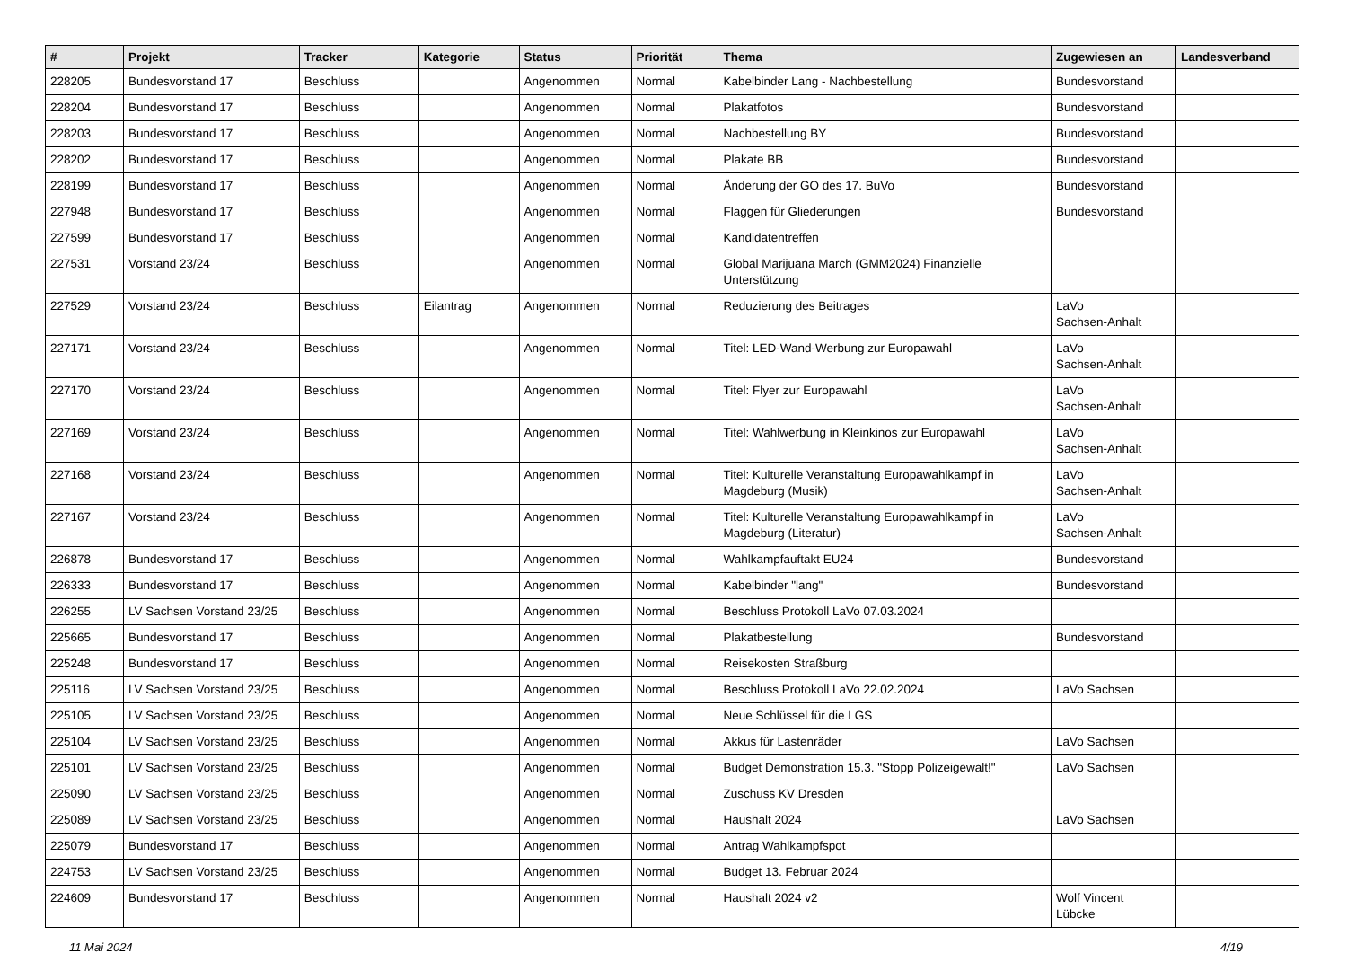| # | Projekt | Tracker | Kategorie | Status | Priorität | Thema | Zugewiesen an | Landesverband |
| --- | --- | --- | --- | --- | --- | --- | --- | --- |
| 228205 | Bundesvorstand 17 | Beschluss | | Angenommen | Normal | Kabelbinder Lang - Nachbestellung | Bundesvorstand | |
| 228204 | Bundesvorstand 17 | Beschluss | | Angenommen | Normal | Plakatfotos | Bundesvorstand | |
| 228203 | Bundesvorstand 17 | Beschluss | | Angenommen | Normal | Nachbestellung BY | Bundesvorstand | |
| 228202 | Bundesvorstand 17 | Beschluss | | Angenommen | Normal | Plakate BB | Bundesvorstand | |
| 228199 | Bundesvorstand 17 | Beschluss | | Angenommen | Normal | Änderung der GO des 17. BuVo | Bundesvorstand | |
| 227948 | Bundesvorstand 17 | Beschluss | | Angenommen | Normal | Flaggen für Gliederungen | Bundesvorstand | |
| 227599 | Bundesvorstand 17 | Beschluss | | Angenommen | Normal | Kandidatentreffen | | |
| 227531 | Vorstand 23/24 | Beschluss | | Angenommen | Normal | Global Marijuana March (GMM2024) Finanzielle Unterstützung | | |
| 227529 | Vorstand 23/24 | Beschluss | Eilantrag | Angenommen | Normal | Reduzierung des Beitrages | LaVo Sachsen-Anhalt | |
| 227171 | Vorstand 23/24 | Beschluss | | Angenommen | Normal | Titel: LED-Wand-Werbung zur Europawahl | LaVo Sachsen-Anhalt | |
| 227170 | Vorstand 23/24 | Beschluss | | Angenommen | Normal | Titel: Flyer zur Europawahl | LaVo Sachsen-Anhalt | |
| 227169 | Vorstand 23/24 | Beschluss | | Angenommen | Normal | Titel: Wahlwerbung in Kleinkinos zur Europawahl | LaVo Sachsen-Anhalt | |
| 227168 | Vorstand 23/24 | Beschluss | | Angenommen | Normal | Titel: Kulturelle Veranstaltung Europawahlkampf in Magdeburg (Musik) | LaVo Sachsen-Anhalt | |
| 227167 | Vorstand 23/24 | Beschluss | | Angenommen | Normal | Titel: Kulturelle Veranstaltung Europawahlkampf in Magdeburg (Literatur) | LaVo Sachsen-Anhalt | |
| 226878 | Bundesvorstand 17 | Beschluss | | Angenommen | Normal | Wahlkampfauftakt EU24 | Bundesvorstand | |
| 226333 | Bundesvorstand 17 | Beschluss | | Angenommen | Normal | Kabelbinder "lang" | Bundesvorstand | |
| 226255 | LV Sachsen Vorstand 23/25 | Beschluss | | Angenommen | Normal | Beschluss Protokoll LaVo 07.03.2024 | | |
| 225665 | Bundesvorstand 17 | Beschluss | | Angenommen | Normal | Plakatbestellung | Bundesvorstand | |
| 225248 | Bundesvorstand 17 | Beschluss | | Angenommen | Normal | Reisekosten Straßburg | | |
| 225116 | LV Sachsen Vorstand 23/25 | Beschluss | | Angenommen | Normal | Beschluss Protokoll LaVo 22.02.2024 | LaVo Sachsen | |
| 225105 | LV Sachsen Vorstand 23/25 | Beschluss | | Angenommen | Normal | Neue Schlüssel für die LGS | | |
| 225104 | LV Sachsen Vorstand 23/25 | Beschluss | | Angenommen | Normal | Akkus für Lastenräder | LaVo Sachsen | |
| 225101 | LV Sachsen Vorstand 23/25 | Beschluss | | Angenommen | Normal | Budget Demonstration 15.3. "Stopp Polizeigewalt!" | LaVo Sachsen | |
| 225090 | LV Sachsen Vorstand 23/25 | Beschluss | | Angenommen | Normal | Zuschuss KV Dresden | | |
| 225089 | LV Sachsen Vorstand 23/25 | Beschluss | | Angenommen | Normal | Haushalt 2024 | LaVo Sachsen | |
| 225079 | Bundesvorstand 17 | Beschluss | | Angenommen | Normal | Antrag Wahlkampfspot | | |
| 224753 | LV Sachsen Vorstand 23/25 | Beschluss | | Angenommen | Normal | Budget 13. Februar 2024 | | |
| 224609 | Bundesvorstand 17 | Beschluss | | Angenommen | Normal | Haushalt 2024 v2 | Wolf Vincent Lübcke | |
11 Mai 2024 4/19